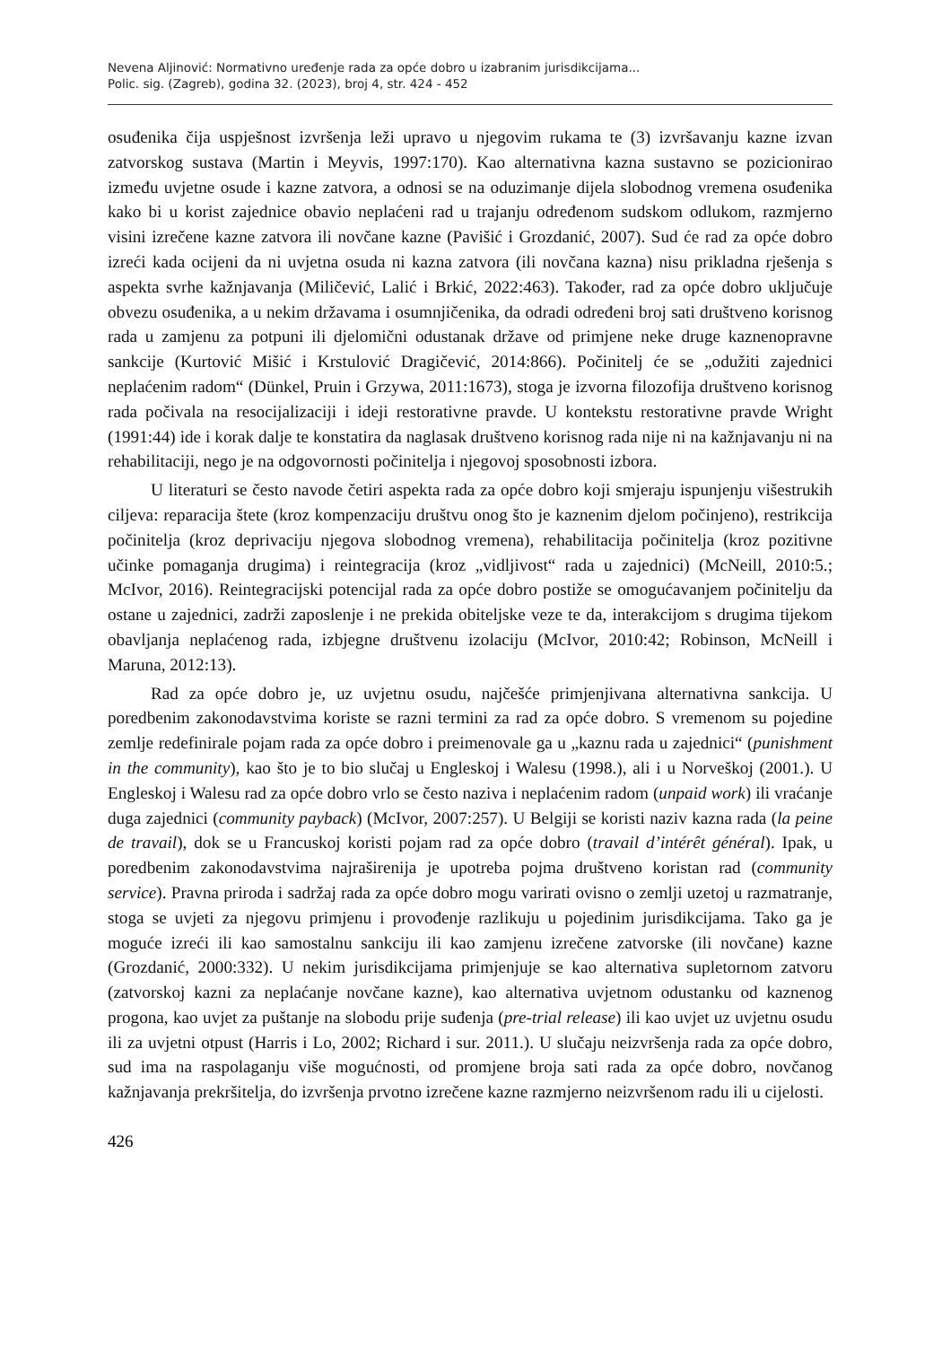Nevena Aljinović: Normativno uređenje rada za opće dobro u izabranim jurisdikcijama...
Polic. sig. (Zagreb), godina 32. (2023), broj 4, str. 424 - 452
osuđenika čija uspješnost izvršenja leži upravo u njegovim rukama te (3) izvršavanju kazne izvan zatvorskog sustava (Martin i Meyvis, 1997:170). Kao alternativna kazna sustavno se pozicionirao između uvjetne osude i kazne zatvora, a odnosi se na oduzimanje dijela slobodnog vremena osuđenika kako bi u korist zajednice obavio neplaćeni rad u trajanju određenom sudskom odlukom, razmjerno visini izrečene kazne zatvora ili novčane kazne (Pavišić i Grozdanić, 2007). Sud će rad za opće dobro izreći kada ocijeni da ni uvjetna osuda ni kazna zatvora (ili novčana kazna) nisu prikladna rješenja s aspekta svrhe kažnjavanja (Miličević, Lalić i Brkić, 2022:463). Također, rad za opće dobro uključuje obvezu osuđenika, a u nekim državama i osumnjičenika, da odradi određeni broj sati društveno korisnog rada u zamjenu za potpuni ili djelomični odustanak države od primjene neke druge kaznenopravne sankcije (Kurtović Mišić i Krstulović Dragičević, 2014:866). Počinitelj će se „odužiti zajednici neplaćenim radom“ (Dünkel, Pruin i Grzywa, 2011:1673), stoga je izvorna filozofija društveno korisnog rada počivala na resocijalizaciji i ideji restorativne pravde. U kontekstu restorativne pravde Wright (1991:44) ide i korak dalje te konstatira da naglasak društveno korisnog rada nije ni na kažnjavanju ni na rehabilitaciji, nego je na odgovornosti počinitelja i njegovoj sposobnosti izbora.
U literaturi se često navode četiri aspekta rada za opće dobro koji smjeraju ispunjenju višestrukih ciljeva: reparacija štete (kroz kompenzaciju društvu onog što je kaznenim djelom počinjeno), restrikcija počinitelja (kroz deprivaciju njegova slobodnog vremena), rehabilitacija počinitelja (kroz pozitivne učinke pomaganja drugima) i reintegracija (kroz „vidljivost“ rada u zajednici) (McNeill, 2010:5.; McIvor, 2016). Reintegracijski potencijal rada za opće dobro postiže se omogućavanjem počinitelju da ostane u zajednici, zadrži zaposlenje i ne prekida obiteljske veze te da, interakcijom s drugima tijekom obavljanja neplaćenog rada, izbjegne društvenu izolaciju (McIvor, 2010:42; Robinson, McNeill i Maruna, 2012:13).
Rad za opće dobro je, uz uvjetnu osudu, najčešće primjenjivana alternativna sankcija. U poredbenim zakonodavstvima koriste se razni termini za rad za opće dobro. S vremenom su pojedine zemlje redefinirale pojam rada za opće dobro i preimenovale ga u „kaznu rada u zajednici“ (punishment in the community), kao što je to bio slučaj u Engleskoj i Walesu (1998.), ali i u Norveškoj (2001.). U Engleskoj i Walesu rad za opće dobro vrlo se često naziva i neplaćenim radom (unpaid work) ili vraćanje duga zajednici (community payback) (McIvor, 2007:257). U Belgiji se koristi naziv kazna rada (la peine de travail), dok se u Francuskoj koristi pojam rad za opće dobro (travail d’intérêt général). Ipak, u poredbenim zakonodavstvima najraširenija je upotreba pojma društveno koristan rad (community service). Pravna priroda i sadržaj rada za opće dobro mogu varirati ovisno o zemlji uzetoj u razmatranje, stoga se uvjeti za njegovu primjenu i provođenje razlikuju u pojedinim jurisdikcijama. Tako ga je moguće izreći ili kao samostalnu sankciju ili kao zamjenu izrečene zatvorske (ili novčane) kazne (Grozdanić, 2000:332). U nekim jurisdikcijama primjenjuje se kao alternativa supletornom zatvoru (zatvorskoj kazni za neplaćanje novčane kazne), kao alternativa uvjetnom odustanku od kaznenog progona, kao uvjet za puštanje na slobodu prije suđenja (pre-trial release) ili kao uvjet uz uvjetnu osudu ili za uvjetni otpust (Harris i Lo, 2002; Richard i sur. 2011.). U slučaju neizvršenja rada za opće dobro, sud ima na raspolaganju više mogućnosti, od promjene broja sati rada za opće dobro, novčanog kažnjavanja prekršitelja, do izvršenja prvotno izrečene kazne razmjerno neizvršenom radu ili u cijelosti.
426